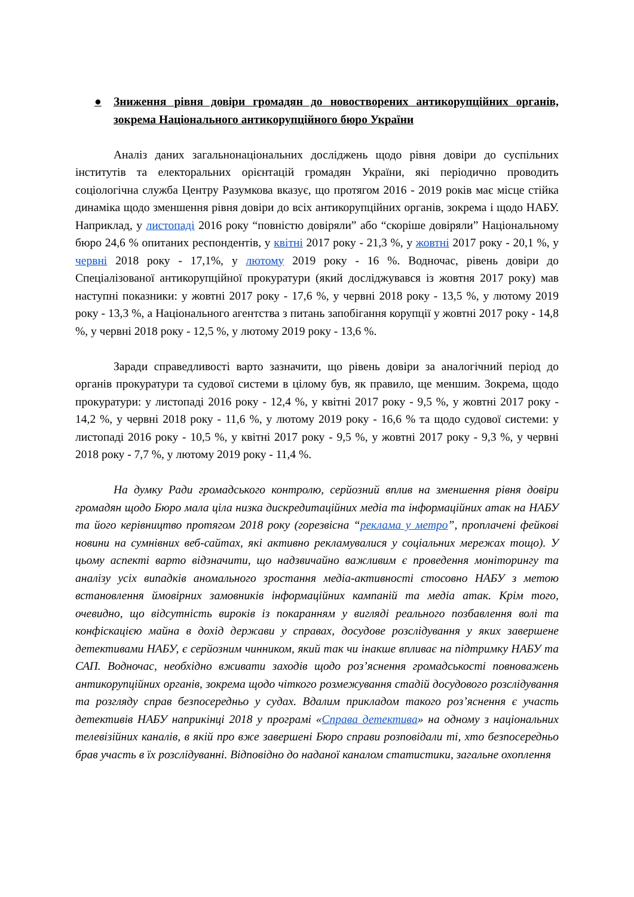● Зниження рівня довіри громадян до новостворених антикорупційних органів, зокрема Національного антикорупційного бюро України
Аналіз даних загальнонаціональних досліджень щодо рівня довіри до суспільних інститутів та електоральних орієнтацій громадян України, які періодично проводить соціологічна служба Центру Разумкова вказує, що протягом 2016 - 2019 років має місце стійка динаміка щодо зменшення рівня довіри до всіх антикорупційних органів, зокрема і щодо НАБУ. Наприклад, у листопаді 2016 року “повністю довіряли” або “скоріше довіряли” Національному бюро 24,6 % опитаних респондентів, у квітні 2017 року - 21,3 %, у жовтні 2017 року - 20,1 %, у червні 2018 року - 17,1%, у лютому 2019 року - 16 %. Водночас, рівень довіри до Спеціалізованої антикорупційної прокуратури (який досліджувався із жовтня 2017 року) мав наступні показники: у жовтні 2017 року - 17,6 %, у червні 2018 року - 13,5 %, у лютому 2019 року - 13,3 %, а Національного агентства з питань запобігання корупції у жовтні 2017 року - 14,8 %, у червні 2018 року - 12,5 %, у лютому 2019 року - 13,6 %.
Заради справедливості варто зазначити, що рівень довіри за аналогічний період до органів прокуратури та судової системи в цілому був, як правило, ще меншим. Зокрема, щодо прокуратури: у листопаді 2016 року - 12,4 %, у квітні 2017 року - 9,5 %, у жовтні 2017 року - 14,2 %, у червні 2018 року - 11,6 %, у лютому 2019 року - 16,6 % та щодо судової системи: у листопаді 2016 року - 10,5 %, у квітні 2017 року - 9,5 %, у жовтні 2017 року - 9,3 %, у червні 2018 року - 7,7 %, у лютому 2019 року - 11,4 %.
На думку Ради громадського контролю, серйозний вплив на зменшення рівня довіри громадян щодо Бюро мала ціла низка дискредитаційних медіа та інформаційних атак на НАБУ та його керівництво протягом 2018 року (горезвісна “реклама у метро”, проплачені фейкові новини на сумнівних веб-сайтах, які активно рекламувалися у соціальних мережах тощо). У цьому аспекті варто відзначити, що надзвичайно важливим є проведення моніторингу та аналізу усіх випадків аномального зростання медіа-активності стосовно НАБУ з метою встановлення ймовірних замовників інформаційних кампаній та медіа атак. Крім того, очевидно, що відсутність вироків із покаранням у вигляді реального позбавлення волі та конфіскацією майна в дохід держави у справах, досудове розслідування у яких завершене детективами НАБУ, є серйозним чинником, який так чи інакше впливає на підтримку НАБУ та САП. Водночас, необхідно вживати заходів щодо роз’яснення громадськості повноважень антикорупційних органів, зокрема щодо чіткого розмежування стадій досудового розслідування та розгляду справ безпосередньо у судах. Вдалим прикладом такого роз’яснення є участь детективів НАБУ наприкінці 2018 у програмі «Справа детектива» на одному з національних телевізійних каналів, в якій про вже завершені Бюро справи розповідали ті, хто безпосередньо брав участь в їх розслідуванні. Відповідно до наданої каналом статистики, загальне охоплення